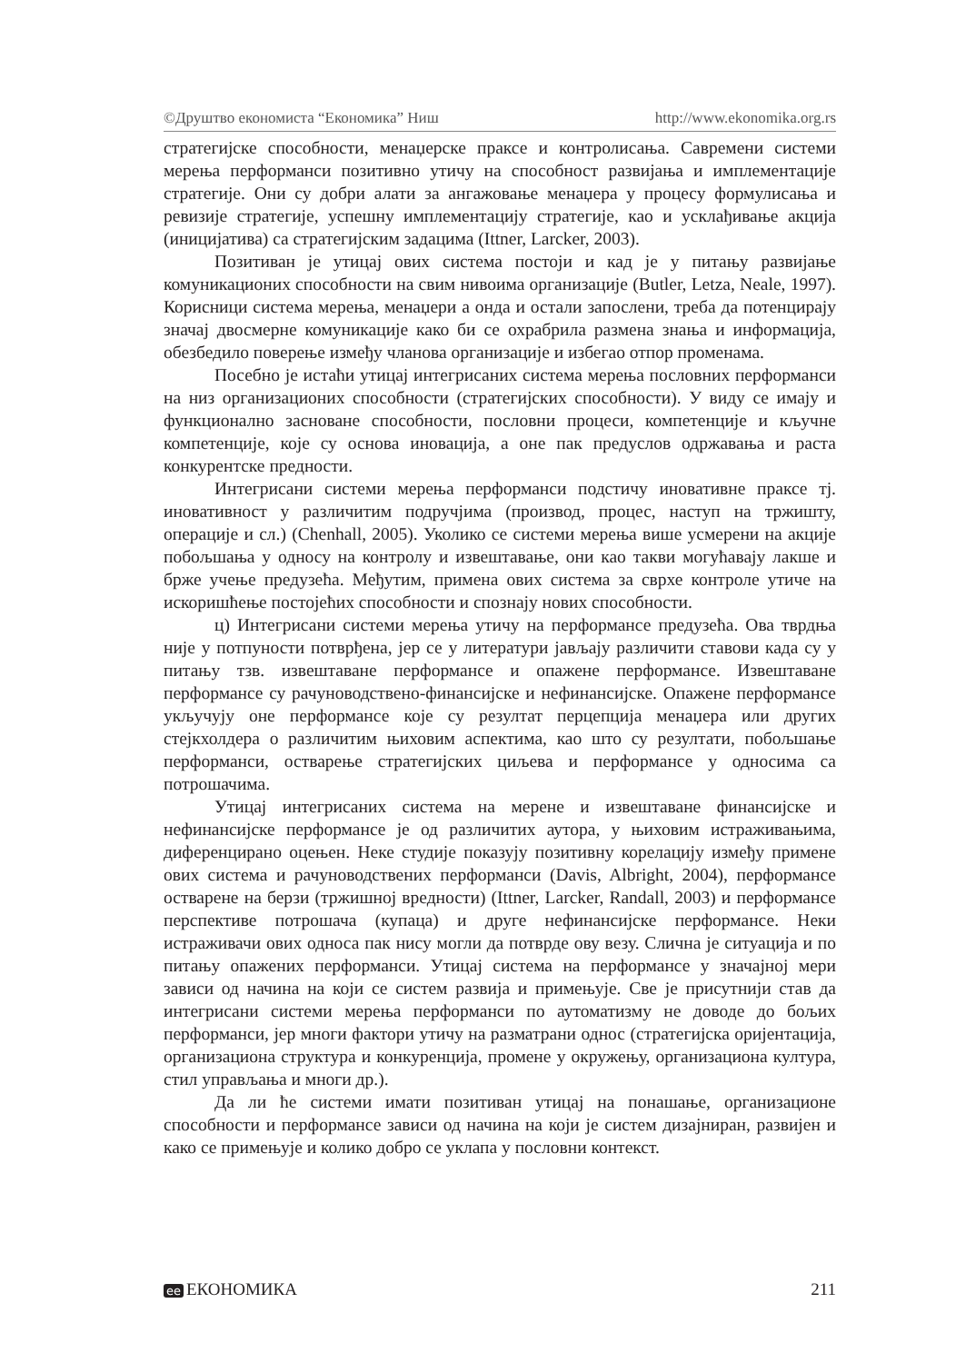©Друштво економиста “Економика” Ниш http://www.ekonomika.org.rs
стратегијске способности, менаџерске праксе и контролисања. Савремени системи мерења перформанси позитивно утичу на способност развијања и имплементације стратегије. Они су добри алати за ангажовање менаџера у процесу формулисања и ревизије стратегије, успешну имплементацију стратегије, као и усклађивање акција (иницијатива) са стратегијским задацима (Ittner, Larcker, 2003).
Позитиван је утицај ових система постоји и кад је у питању развијање комуникационих способности на свим нивоима организације (Butler, Letza, Neale, 1997). Корисници система мерења, менаџери а онда и остали запослени, треба да потенцирају значај двосмерне комуникације како би се охрабрила размена знања и информација, обезбедило поверење између чланова организације и избегао отпор променама.
Посебно је истаћи утицај интегрисаних система мерења пословних перформанси на низ организационих способности (стратегијских способности). У виду се имају и функционално засноване способности, пословни процеси, компетенције и кључне компетенције, које су основа иновација, а оне пак предуслов одржавања и раста конкурентске предности.
Интегрисани системи мерења перформанси подстичу иновативне праксе тј. иновативност у различитим подручјима (производ, процес, наступ на тржишту, операције и сл.) (Chenhall, 2005). Уколико се системи мерења више усмерени на акције побољшања у односу на контролу и извештавање, они као такви могућавају лакше и брже учење предузећа. Међутим, примена ових система за сврхе контроле утиче на искоришћење постојећих способности и спознају нових способности.
ц) Интегрисани системи мерења утичу на перформансе предузећа. Ова тврдња није у потпуности потврђена, јер се у литератури јављају различити ставови када су у питању тзв. извештаване перформансе и опажене перформансе. Извештаване перформансе су рачуноводствено-финансијске и нефинансијске. Опажене перформансе укључују оне перформансе које су резултат перцепција менаџера или других стејкхолдера о различитим њиховим аспектима, као што су резултати, побољшање перформанси, остварење стратегијских циљева и перформансе у односима са потрошачима.
Утицај интегрисаних система на мерене и извештаване финансијске и нефинансијске перформансе је од различитих аутора, у њиховим истраживањима, диференцирано оцењен. Неке студије показују позитивну корелацију између примене ових система и рачуноводствених перформанси (Davis, Albright, 2004), перформансе остварене на берзи (тржишној вредности) (Ittner, Larcker, Randall, 2003) и перформансе перспективе потрошача (купаца) и друге нефинансијске перформансе. Неки истраживачи ових односа пак нису могли да потврде ову везу. Слична је ситуација и по питању опажених перформанси. Утицај система на перформансе у значајној мери зависи од начина на који се систем развија и примењује. Све је присутнији став да интегрисани системи мерења перформанси по аутоматизму не доводе до бољих перформанси, јер многи фактори утичу на разматрани однос (стратегијска оријентација, организациона структура и конкуренција, промене у окружењу, организациона култура, стил управљања и многи др.).
Да ли ће системи имати позитиван утицај на понашање, организационе способности и перформансе зависи од начина на који је систем дизајниран, развијен и како се примењује и колико добро се уклапа у пословни контекст.
ee ЕКОНОМИКА 211